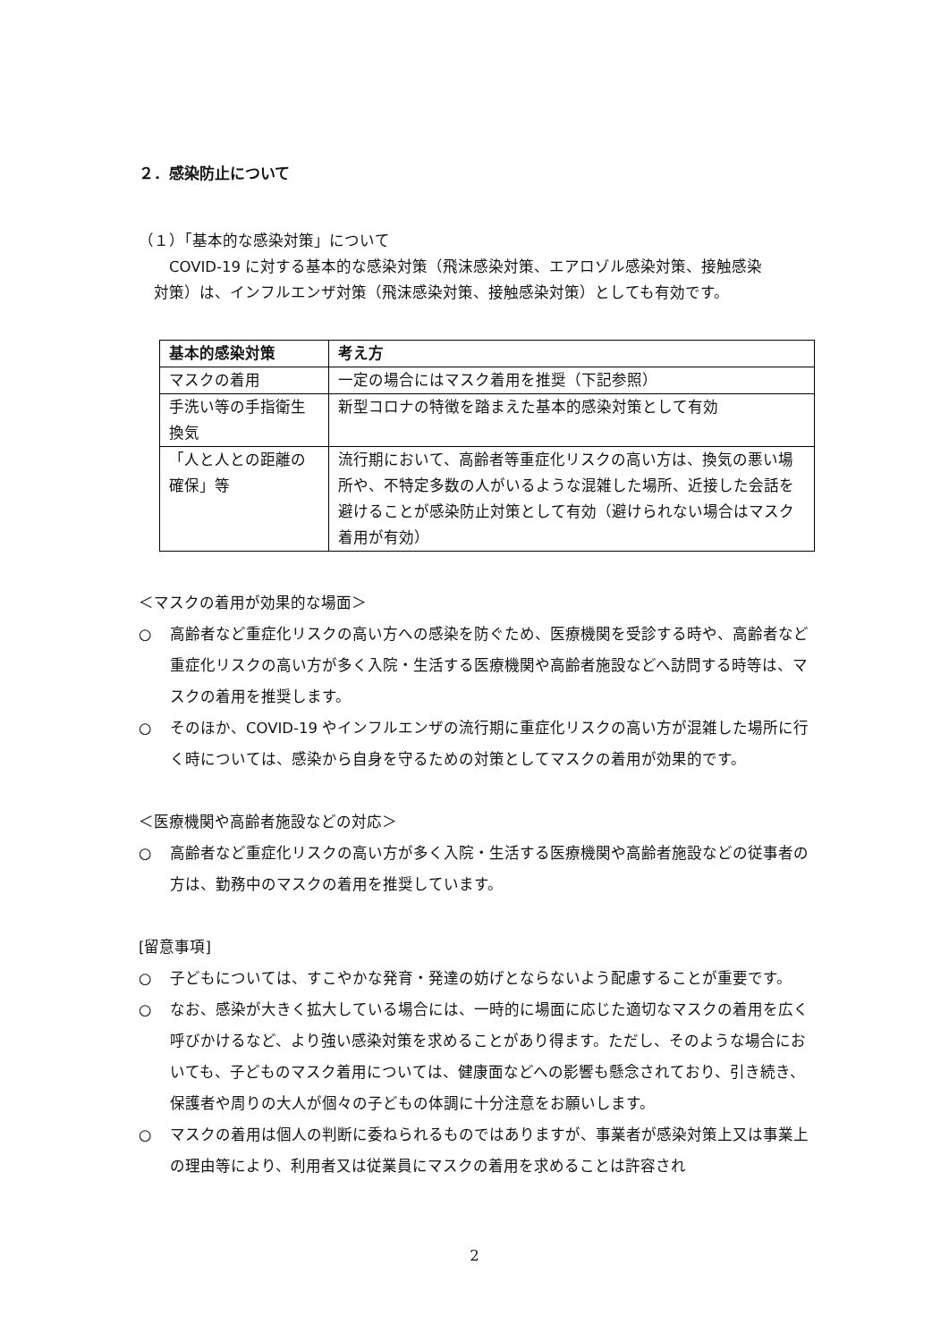２．感染防止について
（１）「基本的な感染対策」について
　　COVID-19 に対する基本的な感染対策（飛沫感染対策、エアロゾル感染対策、接触感染
　対策）は、インフルエンザ対策（飛沫感染対策、接触感染対策）としても有効です。
| 基本的感染対策 | 考え方 |
| --- | --- |
| マスクの着用 | 一定の場合にはマスク着用を推奨（下記参照） |
| 手洗い等の手指衛生 換気 | 新型コロナの特徴を踏まえた基本的感染対策として有効 |
| 「人と人との距離の確保」等 | 流行期において、高齢者等重症化リスクの高い方は、換気の悪い場所や、不特定多数の人がいるような混雑した場所、近接した会話を避けることが感染防止対策として有効（避けられない場合はマスク着用が有効） |
＜マスクの着用が効果的な場面＞
○ 高齢者など重症化リスクの高い方への感染を防ぐため、医療機関を受診する時や、高齢者など重症化リスクの高い方が多く入院・生活する医療機関や高齢者施設などへ訪問する時等は、マスクの着用を推奨します。
○ そのほか、COVID-19 やインフルエンザの流行期に重症化リスクの高い方が混雑した場所に行く時については、感染から自身を守るための対策としてマスクの着用が効果的です。
＜医療機関や高齢者施設などの対応＞
○ 高齢者など重症化リスクの高い方が多く入院・生活する医療機関や高齢者施設などの従事者の方は、勤務中のマスクの着用を推奨しています。
[留意事項]
○ 子どもについては、すこやかな発育・発達の妨げとならないよう配慮することが重要です。
○ なお、感染が大きく拡大している場合には、一時的に場面に応じた適切なマスクの着用を広く呼びかけるなど、より強い感染対策を求めることがあり得ます。ただし、そのような場合においても、子どものマスク着用については、健康面などへの影響も懸念されており、引き続き、保護者や周りの大人が個々の子どもの体調に十分注意をお願いします。
○ マスクの着用は個人の判断に委ねられるものではありますが、事業者が感染対策上又は事業上の理由等により、利用者又は従業員にマスクの着用を求めることは許容され
2